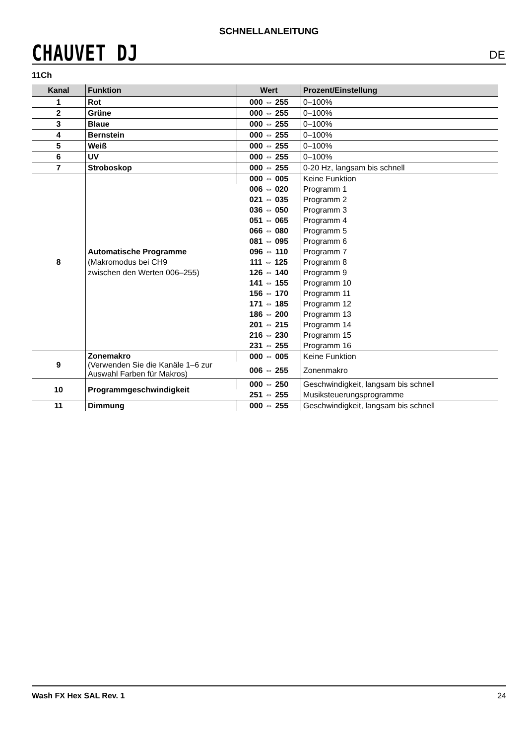CHAUVET DJ
SCHNELLANLEITUNG
DE
11Ch
| Kanal | Funktion | Wert | Prozent/Einstellung |
| --- | --- | --- | --- |
| 1 | Rot | 000 ⇔ 255 | 0–100% |
| 2 | Grüne | 000 ⇔ 255 | 0–100% |
| 3 | Blaue | 000 ⇔ 255 | 0–100% |
| 4 | Bernstein | 000 ⇔ 255 | 0–100% |
| 5 | Weiß | 000 ⇔ 255 | 0–100% |
| 6 | UV | 000 ⇔ 255 | 0–100% |
| 7 | Stroboskop | 000 ⇔ 255 | 0-20 Hz, langsam bis schnell |
| 8 | Automatische Programme (Makromodus bei CH9 zwischen den Werten 006–255) | 000 ⇔ 005 | Keine Funktion |
| | | 006 ⇔ 020 | Programm 1 |
| | | 021 ⇔ 035 | Programm 2 |
| | | 036 ⇔ 050 | Programm 3 |
| | | 051 ⇔ 065 | Programm 4 |
| | | 066 ⇔ 080 | Programm 5 |
| | | 081 ⇔ 095 | Programm 6 |
| | | 096 ⇔ 110 | Programm 7 |
| | | 111 ⇔ 125 | Programm 8 |
| | | 126 ⇔ 140 | Programm 9 |
| | | 141 ⇔ 155 | Programm 10 |
| | | 156 ⇔ 170 | Programm 11 |
| | | 171 ⇔ 185 | Programm 12 |
| | | 186 ⇔ 200 | Programm 13 |
| | | 201 ⇔ 215 | Programm 14 |
| | | 216 ⇔ 230 | Programm 15 |
| | | 231 ⇔ 255 | Programm 16 |
| 9 | Zonemakro (Verwenden Sie die Kanäle 1–6 zur Auswahl Farben für Makros) | 000 ⇔ 005 | Keine Funktion |
| | | 006 ⇔ 255 | Zonenmakro |
| 10 | Programmgeschwindigkeit | 000 ⇔ 250 | Geschwindigkeit, langsam bis schnell |
| | | 251 ⇔ 255 | Musiksteuerungsprogramme |
| 11 | Dimmung | 000 ⇔ 255 | Geschwindigkeit, langsam bis schnell |
Wash FX Hex SAL Rev. 1 24